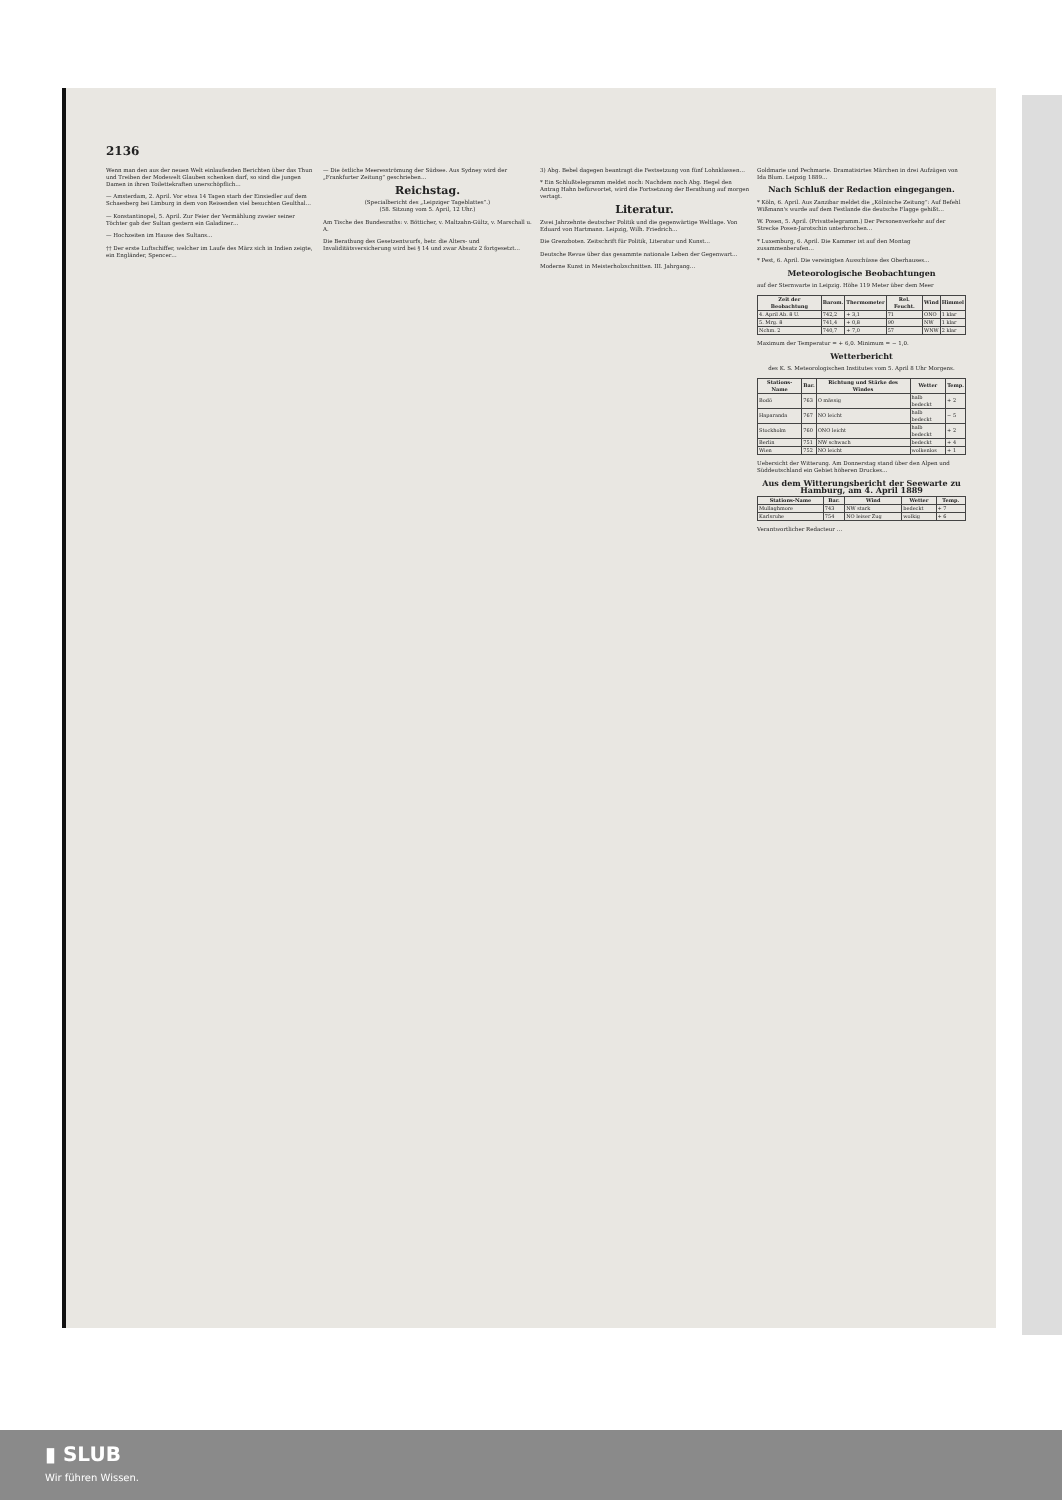2136
Wenn man den aus der neuen Welt einlaufenden Berichten über das Thun und Treiben der Modewelt Glauben schenken darf, so sind die jungen Damen in ihren Toilettekraften unerschöpflich…
— Amsterdam, 2. April. Vor etwa 14 Tagen starb der Einsiedler auf dem Schaesberg bei Limburg in dem von Reisenden viel besuchten Geulthal…
— Konstantinopel, 5. April. Zur Feier der Vermählung zweier seiner Töchter gab der Sultan gestern ein Galadiner…
— Hochzeiten im Hause des Sultans…
†† Der erste Luftschiffer, welcher im Laufe des März sich in Indien zeigte, ein Engländer, Spencer…
— Die östliche Meeresströmung der Südsee. Aus Sydney wird der „Frankfurter Zeitung“ geschrieben…
Reichstag.
(Specialbericht des „Leipziger Tageblattes“.)
(58. Sitzung vom 5. April, 12 Uhr.)
Am Tische des Bundesraths: v. Bötticher, v. Maltzahn-Gültz, v. Marschall u. A.
Die Berathung des Gesetzentwurfs, betr. die Alters- und Invaliditätsversicherung wird bei § 14 und zwar Absatz 2 fortgesetzt…
3) Abg. Bebel dagegen beantragt die Festsetzung von fünf Lohnklassen…
* Ein Schlußtelegramm meldet noch: Nachdem noch Abg. Hegel den Antrag Hahn befürwortet, wird die Fortsetzung der Berathung auf morgen vertagt.
Literatur.
Zwei Jahrzehnte deutscher Politik und die gegenwärtige Weltlage. Von Eduard von Hartmann. Leipzig, Wilh. Friedrich…
Die Grenzboten. Zeitschrift für Politik, Literatur und Kunst…
Deutsche Revue über das gesammte nationale Leben der Gegenwart…
Moderne Kunst in Meisterholzschnitten. III. Jahrgang…
Goldmarie und Pechmarie. Dramatisirtes Märchen in drei Aufzügen von Ida Blum. Leipzig 1889…
Nach Schluß der Redaction eingegangen.
* Köln, 6. April. Aus Zanzibar meldet die „Kölnische Zeitung“: Auf Befehl Wißmann's wurde auf dem Festlande die deutsche Flagge gehißt…
W. Posen, 5. April. (Privattelegramm.) Der Personenverkehr auf der Strecke Posen-Jarotschin unterbrochen…
* Luxemburg, 6. April. Die Kammer ist auf den Montag zusammenberufen…
* Pest, 6. April. Die vereinigten Ausschüsse des Oberhauses…
Meteorologische Beobachtungen
auf der Sternwarte in Leipzig. Höhe 119 Meter über dem Meer
| Zeit der Beobachtung | Barom. | Thermometer | Rel. Feucht. | Wind | Himmel |
| --- | --- | --- | --- | --- | --- |
| 4. April Ab. 8 U. | 742,2 | + 3,1 | 71 | ONO | 1 klar |
| 5. Mrg. 8 | 741,4 | + 0,8 | 90 | NW | 1 klar |
| Nchm. 2 | 740,7 | + 7,0 | 57 | WNW | 2 klar |
Maximum der Temperatur = + 6,0. Minimum = − 1,0.
Wetterbericht
des K. S. Meteorologischen Institutes vom 5. April 8 Uhr Morgens.
| Stations-Name | Bar. | Richtung und Stärke des Windes | Wetter | Temp. |
| --- | --- | --- | --- | --- |
| Bodö | 763 | O mässig | halb bedeckt | + 2 |
| Haparanda | 767 | NO leicht | halb bedeckt | − 5 |
| Stockholm | 760 | ONO leicht | halb bedeckt | + 2 |
| Berlin | 751 | NW schwach | bedeckt | + 4 |
| Wien | 752 | NO leicht | wolkenlos | + 1 |
Uebersicht der Witterung. Am Donnerstag stand über den Alpen und Süddeutschland ein Gebiet höheren Druckes…
Aus dem Witterungsbericht der Seewarte zu Hamburg, am 4. April 1889
| Stations-Name | Bar. | Wind | Wetter | Temp. |
| --- | --- | --- | --- | --- |
| Mullaghmore | 743 | NW stark | bedeckt | + 7 |
| Karlsruhe | 754 | NO leiser Zug | wolkig | + 6 |
Verantwortlicher Redacteur …
▮ SLUB
Wir führen Wissen.